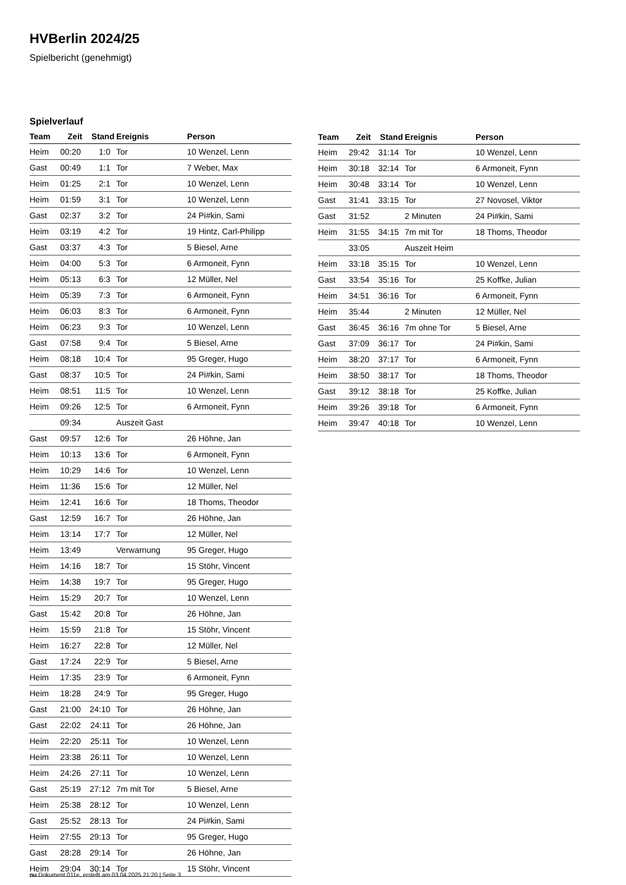HVBerlin 2024/25
Spielbericht (genehmigt)
Spielverlauf
| Team | Zeit | Stand | Ereignis | Person |
| --- | --- | --- | --- | --- |
| Heim | 00:20 | 1:0 | Tor | 10 Wenzel, Lenn |
| Gast | 00:49 | 1:1 | Tor | 7 Weber, Max |
| Heim | 01:25 | 2:1 | Tor | 10 Wenzel, Lenn |
| Heim | 01:59 | 3:1 | Tor | 10 Wenzel, Lenn |
| Gast | 02:37 | 3:2 | Tor | 24 Pi#kin, Sami |
| Heim | 03:19 | 4:2 | Tor | 19 Hintz, Carl-Philipp |
| Gast | 03:37 | 4:3 | Tor | 5 Biesel, Arne |
| Heim | 04:00 | 5:3 | Tor | 6 Armoneit, Fynn |
| Heim | 05:13 | 6:3 | Tor | 12 Müller, Nel |
| Heim | 05:39 | 7:3 | Tor | 6 Armoneit, Fynn |
| Heim | 06:03 | 8:3 | Tor | 6 Armoneit, Fynn |
| Heim | 06:23 | 9:3 | Tor | 10 Wenzel, Lenn |
| Gast | 07:58 | 9:4 | Tor | 5 Biesel, Arne |
| Heim | 08:18 | 10:4 | Tor | 95 Greger, Hugo |
| Gast | 08:37 | 10:5 | Tor | 24 Pi#kin, Sami |
| Heim | 08:51 | 11:5 | Tor | 10 Wenzel, Lenn |
| Heim | 09:26 | 12:5 | Tor | 6 Armoneit, Fynn |
| | 09:34 | | Auszeit Gast | |
| Gast | 09:57 | 12:6 | Tor | 26 Höhne, Jan |
| Heim | 10:13 | 13:6 | Tor | 6 Armoneit, Fynn |
| Heim | 10:29 | 14:6 | Tor | 10 Wenzel, Lenn |
| Heim | 11:36 | 15:6 | Tor | 12 Müller, Nel |
| Heim | 12:41 | 16:6 | Tor | 18 Thoms, Theodor |
| Gast | 12:59 | 16:7 | Tor | 26 Höhne, Jan |
| Heim | 13:14 | 17:7 | Tor | 12 Müller, Nel |
| Heim | 13:49 | | Verwarnung | 95 Greger, Hugo |
| Heim | 14:16 | 18:7 | Tor | 15 Stöhr, Vincent |
| Heim | 14:38 | 19:7 | Tor | 95 Greger, Hugo |
| Heim | 15:29 | 20:7 | Tor | 10 Wenzel, Lenn |
| Gast | 15:42 | 20:8 | Tor | 26 Höhne, Jan |
| Heim | 15:59 | 21:8 | Tor | 15 Stöhr, Vincent |
| Heim | 16:27 | 22:8 | Tor | 12 Müller, Nel |
| Gast | 17:24 | 22:9 | Tor | 5 Biesel, Arne |
| Heim | 17:35 | 23:9 | Tor | 6 Armoneit, Fynn |
| Heim | 18:28 | 24:9 | Tor | 95 Greger, Hugo |
| Gast | 21:00 | 24:10 | Tor | 26 Höhne, Jan |
| Gast | 22:02 | 24:11 | Tor | 26 Höhne, Jan |
| Heim | 22:20 | 25:11 | Tor | 10 Wenzel, Lenn |
| Heim | 23:38 | 26:11 | Tor | 10 Wenzel, Lenn |
| Heim | 24:26 | 27:11 | Tor | 10 Wenzel, Lenn |
| Gast | 25:19 | 27:12 | 7m mit Tor | 5 Biesel, Arne |
| Heim | 25:38 | 28:12 | Tor | 10 Wenzel, Lenn |
| Gast | 25:52 | 28:13 | Tor | 24 Pi#kin, Sami |
| Heim | 27:55 | 29:13 | Tor | 95 Greger, Hugo |
| Gast | 28:28 | 29:14 | Tor | 26 Höhne, Jan |
| Heim | 29:04 | 30:14 | Tor | 15 Stöhr, Vincent |
| Team | Zeit | Stand | Ereignis | Person |
| --- | --- | --- | --- | --- |
| Heim | 29:42 | 31:14 | Tor | 10 Wenzel, Lenn |
| Heim | 30:18 | 32:14 | Tor | 6 Armoneit, Fynn |
| Heim | 30:48 | 33:14 | Tor | 10 Wenzel, Lenn |
| Gast | 31:41 | 33:15 | Tor | 27 Novosel, Viktor |
| Gast | 31:52 | | 2 Minuten | 24 Pi#kin, Sami |
| Heim | 31:55 | 34:15 | 7m mit Tor | 18 Thoms, Theodor |
| | 33:05 | | Auszeit Heim | |
| Heim | 33:18 | 35:15 | Tor | 10 Wenzel, Lenn |
| Gast | 33:54 | 35:16 | Tor | 25 Koffke, Julian |
| Heim | 34:51 | 36:16 | Tor | 6 Armoneit, Fynn |
| Heim | 35:44 | | 2 Minuten | 12 Müller, Nel |
| Gast | 36:45 | 36:16 | 7m ohne Tor | 5 Biesel, Arne |
| Gast | 37:09 | 36:17 | Tor | 24 Pi#kin, Sami |
| Heim | 38:20 | 37:17 | Tor | 6 Armoneit, Fynn |
| Heim | 38:50 | 38:17 | Tor | 18 Thoms, Theodor |
| Gast | 39:12 | 38:18 | Tor | 25 Koffke, Julian |
| Heim | 39:26 | 39:18 | Tor | 6 Armoneit, Fynn |
| Heim | 39:47 | 40:18 | Tor | 10 Wenzel, Lenn |
nu.Dokument 011e, erstellt am 03.04.2025 21:20 | Seite 3